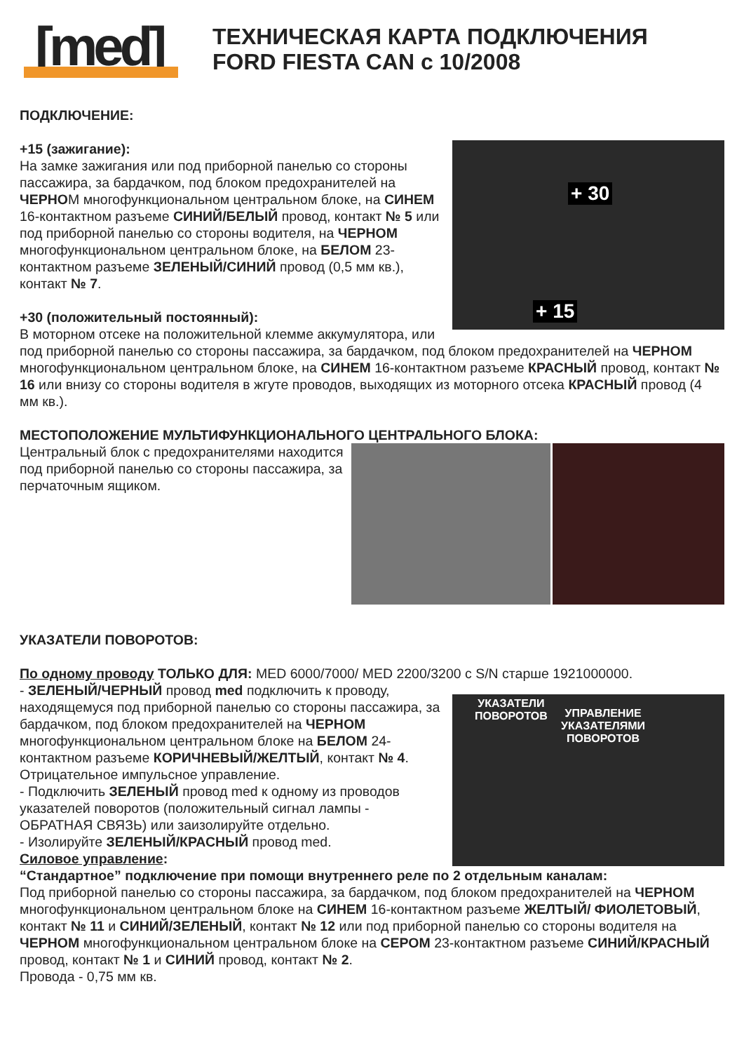[med]
ТЕХНИЧЕСКАЯ КАРТА ПОДКЛЮЧЕНИЯ
FORD FIESTA CAN с 10/2008
ПОДКЛЮЧЕНИЕ:
+ 30
+ 15
+15 (зажигание):
На замке зажигания или под приборной панелью со стороны пассажира, за бардачком, под блоком предохранителей на ЧЕРНОМ многофункциональном центральном блоке, на СИНЕМ 16-контактном разъеме СИНИЙ/БЕЛЫЙ провод, контакт № 5 или под приборной панелью со стороны водителя, на ЧЕРНОМ многофункциональном центральном блоке, на БЕЛОМ 23-контактном разъеме ЗЕЛЕНЫЙ/СИНИЙ провод (0,5 мм кв.), контакт № 7.
+30 (положительный постоянный):
В моторном отсеке на положительной клемме аккумулятора, или под приборной панелью со стороны пассажира, за бардачком, под блоком предохранителей на ЧЕРНОМ многофункциональном центральном блоке, на СИНЕМ 16-контактном разъеме КРАСНЫЙ провод, контакт № 16 или внизу со стороны водителя в жгуте проводов, выходящих из моторного отсека КРАСНЫЙ провод (4 мм кв.).
МЕСТОПОЛОЖЕНИЕ МУЛЬТИФУНКЦИОНАЛЬНОГО ЦЕНТРАЛЬНОГО БЛОКА:
Центральный блок с предохранителями находится под приборной панелью со стороны пассажира, за перчаточным ящиком.
УКАЗАТЕЛИ ПОВОРОТОВ:
По одному проводу ТОЛЬКО ДЛЯ: MED 6000/7000/ MED 2200/3200 с S/N старше 1921000000.
УКАЗАТЕЛИ
ПОВОРОТОВ УПРАВЛЕНИЕ
УКАЗАТЕЛЯМИ
ПОВОРОТОВ
- ЗЕЛЕНЫЙ/ЧЕРНЫЙ провод med подключить к проводу, находящемуся под приборной панелью со стороны пассажира, за бардачком, под блоком предохранителей на ЧЕРНОМ многофункциональном центральном блоке на БЕЛОМ 24-контактном разъеме КОРИЧНЕВЫЙ/ЖЕЛТЫЙ, контакт № 4.
Отрицательное импульсное управление.
- Подключить ЗЕЛЕНЫЙ провод med к одному из проводов указателей поворотов (положительный сигнал лампы - ОБРАТНАЯ СВЯЗЬ) или заизолируйте отдельно.
- Изолируйте ЗЕЛЕНЫЙ/КРАСНЫЙ провод med.
Силовое управление:
“Стандартное” подключение при помощи внутреннего реле по 2 отдельным каналам:
Под приборной панелью со стороны пассажира, за бардачком, под блоком предохранителей на ЧЕРНОМ многофункциональном центральном блоке на СИНЕМ 16-контактном разъеме ЖЕЛТЫЙ/ ФИОЛЕТОВЫЙ, контакт № 11 и СИНИЙ/ЗЕЛЕНЫЙ, контакт № 12 или под приборной панелью со стороны водителя на ЧЕРНОМ многофункциональном центральном блоке на СЕРОМ 23-контактном разъеме СИНИЙ/КРАСНЫЙ провод, контакт № 1 и СИНИЙ провод, контакт № 2.
Провода - 0,75 мм кв.